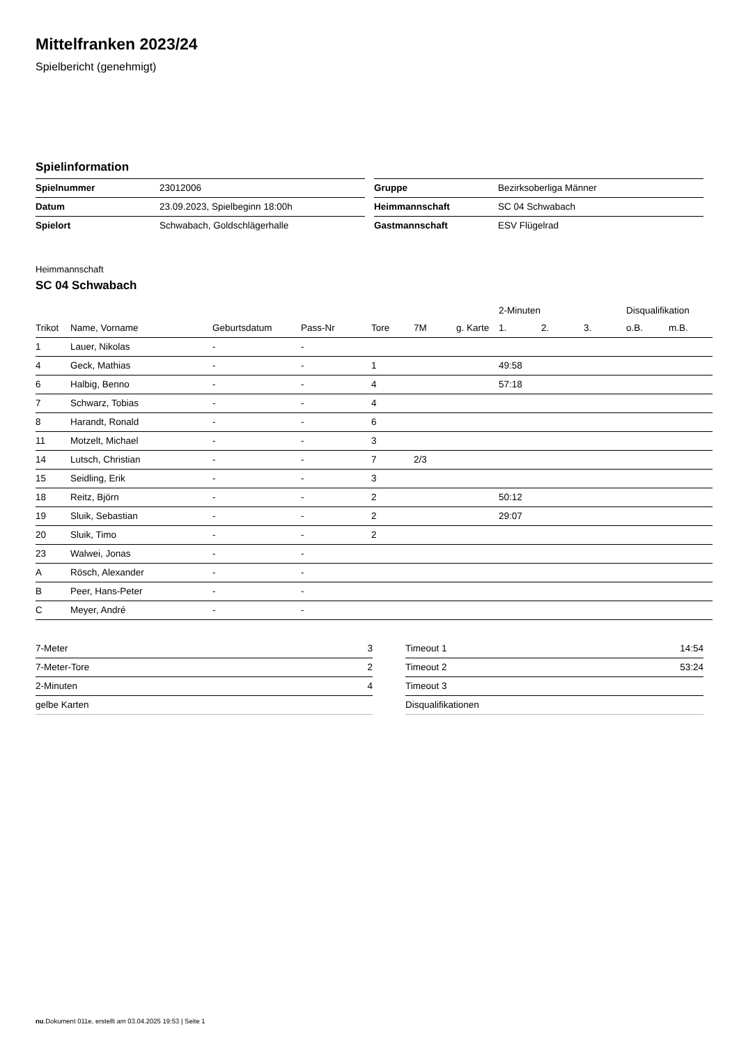Mittelfranken 2023/24
Spielbericht (genehmigt)
Spielinformation
| Spielnummer | 23012006 |
| Datum | 23.09.2023, Spielbeginn 18:00h |
| Spielort | Schwabach, Goldschlägerhalle |
| Gruppe | Bezirksoberliga Männer |
| Heimmannschaft | SC 04 Schwabach |
| Gastmannschaft | ESV Flügelrad |
Heimmannschaft
SC 04 Schwabach
| | | | | | | | 2-Minuten | | | Disqualifikation | |
| --- | --- | --- | --- | --- | --- | --- | --- | --- | --- | --- | --- |
| Trikot | Name, Vorname | Geburtsdatum | Pass-Nr | Tore | 7M | g. Karte | 1. | 2. | 3. | o.B. | m.B. |
| 1 | Lauer, Nikolas | - | - | | | | | | | | |
| 4 | Geck, Mathias | - | - | 1 | | | 49:58 | | | | |
| 6 | Halbig, Benno | - | - | 4 | | | 57:18 | | | | |
| 7 | Schwarz, Tobias | - | - | 4 | | | | | | | |
| 8 | Harandt, Ronald | - | - | 6 | | | | | | | |
| 11 | Motzelt, Michael | - | - | 3 | | | | | | | |
| 14 | Lutsch, Christian | - | - | 7 | 2/3 | | | | | | |
| 15 | Seidling, Erik | - | - | 3 | | | | | | | |
| 18 | Reitz, Björn | - | - | 2 | | | 50:12 | | | | |
| 19 | Sluik, Sebastian | - | - | 2 | | | 29:07 | | | | |
| 20 | Sluik, Timo | - | - | 2 | | | | | | | |
| 23 | Walwei, Jonas | - | - | | | | | | | | |
| A | Rösch, Alexander | - | - | | | | | | | | |
| B | Peer, Hans-Peter | - | - | | | | | | | | |
| C | Meyer, André | - | - | | | | | | | | |
| 7-Meter | 3 |
| 7-Meter-Tore | 2 |
| 2-Minuten | 4 |
| gelbe Karten | |
| Timeout 1 | 14:54 |
| Timeout 2 | 53:24 |
| Timeout 3 | |
| Disqualifikationen | |
nu.Dokument 011e, erstellt am 03.04.2025 19:53 | Seite 1